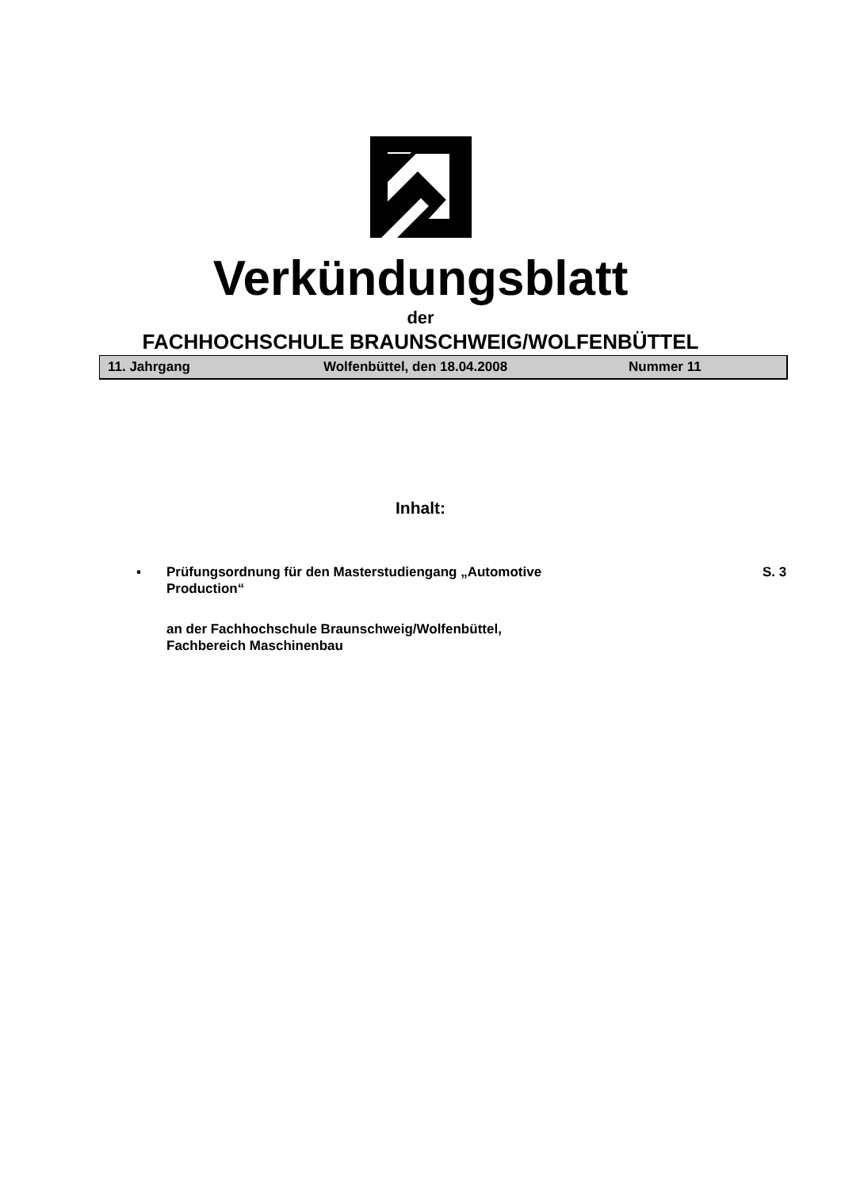Verkündungsblatt
der
FACHHOCHSCHULE BRAUNSCHWEIG/WOLFENBÜTTEL
11. Jahrgang Wolfenbüttel, den 18.04.2008 Nummer 11
Inhalt:
▪ Prüfungsordnung für den Masterstudiengang „Automotive
Production“
S. 3
an der Fachhochschule Braunschweig/Wolfenbüttel,
Fachbereich Maschinenbau